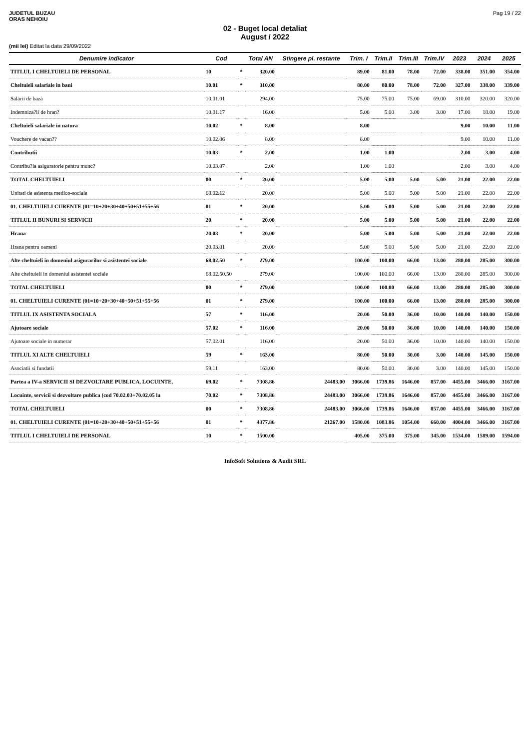JUDETUL BUZAU
ORAS NEHOIU
Pag 19 / 22
02 - Buget local detaliat
August / 2022
(mii lei) Editat la data 29/09/2022
| Denumire indicator | Cod | | Total AN | Stingere pl. restante | Trim. I | Trim.II | Trim.III | Trim.IV | 2023 | 2024 | 2025 |
| --- | --- | --- | --- | --- | --- | --- | --- | --- | --- | --- | --- |
| TITLUL I CHELTUIELI DE PERSONAL | 10 | * | 320.00 | | 89.00 | 81.00 | 78.00 | 72.00 | 338.00 | 351.00 | 354.00 |
| Cheltuieli salariale in bani | 10.01 | * | 310.00 | | 80.00 | 80.00 | 78.00 | 72.00 | 327.00 | 338.00 | 339.00 |
| Salarii de baza | 10.01.01 | | 294.00 | | 75.00 | 75.00 | 75.00 | 69.00 | 310.00 | 320.00 | 320.00 |
| Indemniza?ii de hran? | 10.01.17 | | 16.00 | | 5.00 | 5.00 | 3.00 | 3.00 | 17.00 | 18.00 | 19.00 |
| Cheltuieli salariale in natura | 10.02 | * | 8.00 | | 8.00 | | | | 9.00 | 10.00 | 11.00 |
| Vouchere de vacan?? | 10.02.06 | | 8.00 | | 8.00 | | | | 9.00 | 10.00 | 11.00 |
| Contributii | 10.03 | * | 2.00 | | 1.00 | 1.00 | | | 2.00 | 3.00 | 4.00 |
| Contribu?ia asiguratorie pentru munc? | 10.03.07 | | 2.00 | | 1.00 | 1.00 | | | 2.00 | 3.00 | 4.00 |
| TOTAL CHELTUIELI | 00 | * | 20.00 | | 5.00 | 5.00 | 5.00 | 5.00 | 21.00 | 22.00 | 22.00 |
| Unitati de asistenta medico-sociale | 68.02.12 | | 20.00 | | 5.00 | 5.00 | 5.00 | 5.00 | 21.00 | 22.00 | 22.00 |
| 01. CHELTUIELI CURENTE (01=10+20+30+40+50+51+55+56 | 01 | * | 20.00 | | 5.00 | 5.00 | 5.00 | 5.00 | 21.00 | 22.00 | 22.00 |
| TITLUL II BUNURI SI SERVICII | 20 | * | 20.00 | | 5.00 | 5.00 | 5.00 | 5.00 | 21.00 | 22.00 | 22.00 |
| Hrana | 20.03 | * | 20.00 | | 5.00 | 5.00 | 5.00 | 5.00 | 21.00 | 22.00 | 22.00 |
| Hrana pentru oameni | 20.03.01 | | 20.00 | | 5.00 | 5.00 | 5.00 | 5.00 | 21.00 | 22.00 | 22.00 |
| Alte cheltuieli in domeniul asigurarilor si asistentei sociale | 68.02.50 | * | 279.00 | | 100.00 | 100.00 | 66.00 | 13.00 | 280.00 | 285.00 | 300.00 |
| Alte cheltuieli in domeniul asistentei sociale | 68.02.50.50 | | 279.00 | | 100.00 | 100.00 | 66.00 | 13.00 | 280.00 | 285.00 | 300.00 |
| TOTAL CHELTUIELI | 00 | * | 279.00 | | 100.00 | 100.00 | 66.00 | 13.00 | 280.00 | 285.00 | 300.00 |
| 01. CHELTUIELI CURENTE (01=10+20+30+40+50+51+55+56 | 01 | * | 279.00 | | 100.00 | 100.00 | 66.00 | 13.00 | 280.00 | 285.00 | 300.00 |
| TITLUL IX ASISTENTA SOCIALA | 57 | * | 116.00 | | 20.00 | 50.00 | 36.00 | 10.00 | 140.00 | 140.00 | 150.00 |
| Ajutoare sociale | 57.02 | * | 116.00 | | 20.00 | 50.00 | 36.00 | 10.00 | 140.00 | 140.00 | 150.00 |
| Ajutoare sociale in numerar | 57.02.01 | | 116.00 | | 20.00 | 50.00 | 36.00 | 10.00 | 140.00 | 140.00 | 150.00 |
| TITLUL XI ALTE CHELTUIELI | 59 | * | 163.00 | | 80.00 | 50.00 | 30.00 | 3.00 | 140.00 | 145.00 | 150.00 |
| Asociatii si fundatii | 59.11 | | 163.00 | | 80.00 | 50.00 | 30.00 | 3.00 | 140.00 | 145.00 | 150.00 |
| Partea a IV-a SERVICII SI DEZVOLTARE PUBLICA, LOCUINTE, | 69.02 | * | 7308.86 | 24483.00 | 3066.00 | 1739.86 | 1646.00 | 857.00 | 4455.00 | 3466.00 | 3167.00 |
| Locuinte, servicii si dezvoltare publica (cod 70.02.03+70.02.05 la | 70.02 | * | 7308.86 | 24483.00 | 3066.00 | 1739.86 | 1646.00 | 857.00 | 4455.00 | 3466.00 | 3167.00 |
| TOTAL CHELTUIELI | 00 | * | 7308.86 | 24483.00 | 3066.00 | 1739.86 | 1646.00 | 857.00 | 4455.00 | 3466.00 | 3167.00 |
| 01. CHELTUIELI CURENTE (01=10+20+30+40+50+51+55+56 | 01 | * | 4377.86 | 21267.00 | 1580.00 | 1083.86 | 1054.00 | 660.00 | 4004.00 | 3466.00 | 3167.00 |
| TITLUL I CHELTUIELI DE PERSONAL | 10 | * | 1500.00 | | 405.00 | 375.00 | 375.00 | 345.00 | 1534.00 | 1589.00 | 1594.00 |
InfoSoft Solutions & Audit SRL